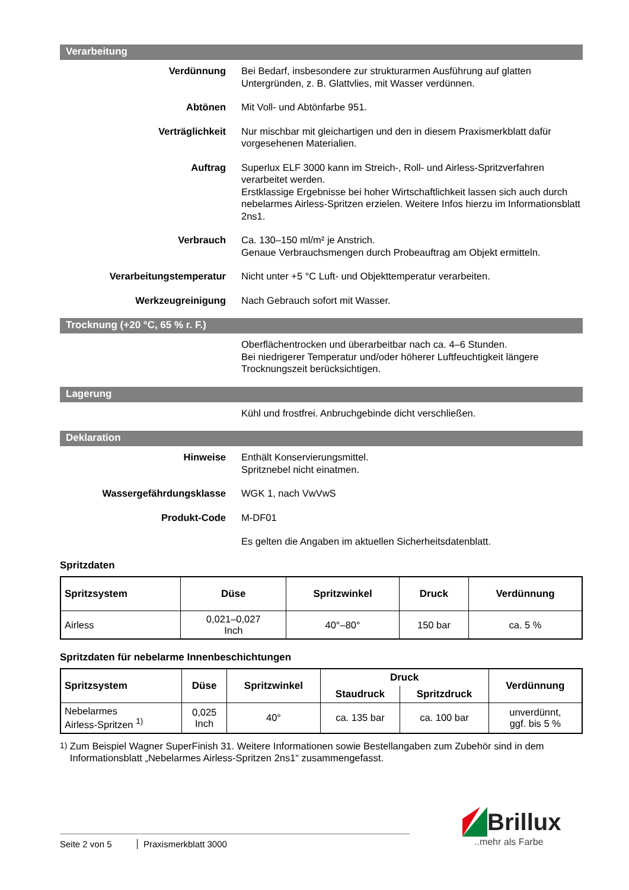Verarbeitung
Verdünnung Bei Bedarf, insbesondere zur strukturarmen Ausführung auf glatten Untergründen, z. B. Glattvlies, mit Wasser verdünnen.
Abtönen Mit Voll- und Abtönfarbe 951.
Verträglichkeit Nur mischbar mit gleichartigen und den in diesem Praxismerkblatt dafür vorgesehenen Materialien.
Auftrag Superlux ELF 3000 kann im Streich-, Roll- und Airless-Spritzverfahren verarbeitet werden.
Erstklassige Ergebnisse bei hoher Wirtschaftlichkeit lassen sich auch durch nebelarmes Airless-Spritzen erzielen. Weitere Infos hierzu im Informationsblatt 2ns1.
Verbrauch Ca. 130–150 ml/m² je Anstrich.
Genaue Verbrauchsmengen durch Probeauftrag am Objekt ermitteln.
Verarbeitungstemperatur Nicht unter +5 °C Luft- und Objekttemperatur verarbeiten.
Werkzeugreinigung Nach Gebrauch sofort mit Wasser.
Trocknung (+20 °C, 65 % r. F.)
Oberflächentrocken und überarbeitbar nach ca. 4–6 Stunden.
Bei niedrigerer Temperatur und/oder höherer Luftfeuchtigkeit längere Trocknungszeit berücksichtigen.
Lagerung
Kühl und frostfrei. Anbruchgebinde dicht verschließen.
Deklaration
Hinweise Enthält Konservierungsmittel.
Spritznebel nicht einatmen.
Wassergefährdungsklasse WGK 1, nach VwVwS
Produkt-Code M-DF01
Es gelten die Angaben im aktuellen Sicherheitsdatenblatt.
Spritzdaten
| Spritzsystem | Düse | Spritzwinkel | Druck | Verdünnung |
| --- | --- | --- | --- | --- |
| Airless | 0,021–0,027 Inch | 40°–80° | 150 bar | ca. 5 % |
Spritzdaten für nebelarme Innenbeschichtungen
| Spritzsystem | Düse | Spritzwinkel | Druck | | Verdünnung |
| --- | --- | --- | --- | --- | --- |
| | | | Staudruck | Spritzdruck | |
| Nebelarmes Airless-Spritzen <sup>1)</sup> | 0,025 Inch | 40° | ca. 135 bar | ca. 100 bar | unverdünnt, ggf. bis 5 % |
<sup>1)</sup> Zum Beispiel Wagner SuperFinish 31. Weitere Informationen sowie Bestellangaben zum Zubehör sind in dem Informationsblatt „Nebelarmes Airless-Spritzen 2ns1“ zusammengefasst.
Seite 2 von 5 Praxismerkblatt 3000
Brillux
..mehr als Farbe